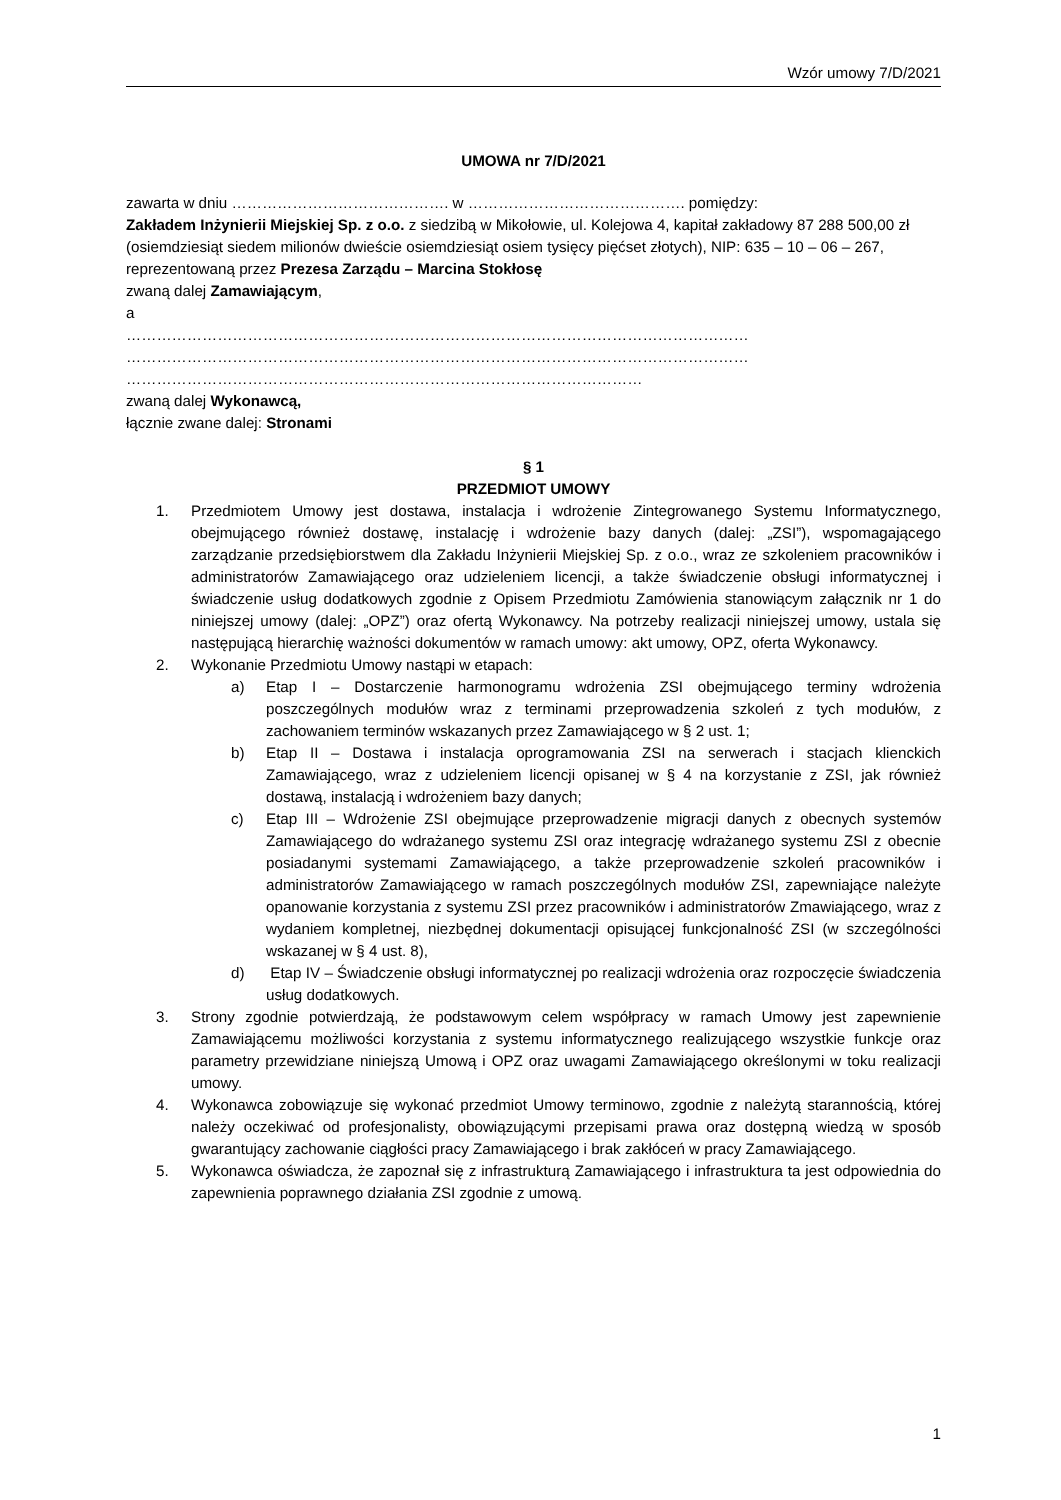Wzór umowy 7/D/2021
UMOWA nr 7/D/2021
zawarta w dniu ……………………………………. w ……………………………………. pomiędzy:
Zakładem Inżynierii Miejskiej Sp. z o.o. z siedzibą w Mikołowie, ul. Kolejowa 4, kapitał zakładowy 87 288 500,00 zł (osiemdziesiąt siedem milionów dwieście osiemdziesiąt osiem tysięcy pięćset złotych), NIP: 635 – 10 – 06 – 267, reprezentowaną przez Prezesa Zarządu – Marcina Stokłosę
zwaną dalej Zamawiającym,
a
……………………………………………………………………………………………………………
……………………………………………………………………………………………………………
…………………………………………………………………………………………
zwaną dalej Wykonawcą,
łącznie zwane dalej: Stronami
§ 1
PRZEDMIOT UMOWY
1. Przedmiotem Umowy jest dostawa, instalacja i wdrożenie Zintegrowanego Systemu Informatycznego, obejmującego również dostawę, instalację i wdrożenie bazy danych (dalej: „ZSI”), wspomagającego zarządzanie przedsiębiorstwem dla Zakładu Inżynierii Miejskiej Sp. z o.o., wraz ze szkoleniem pracowników i administratorów Zamawiającego oraz udzieleniem licencji, a także świadczenie obsługi informatycznej i świadczenie usług dodatkowych zgodnie z Opisem Przedmiotu Zamówienia stanowiącym załącznik nr 1 do niniejszej umowy (dalej: „OPZ”) oraz ofertą Wykonawcy. Na potrzeby realizacji niniejszej umowy, ustala się następującą hierarchię ważności dokumentów w ramach umowy: akt umowy, OPZ, oferta Wykonawcy.
2. Wykonanie Przedmiotu Umowy nastąpi w etapach:
a) Etap I – Dostarczenie harmonogramu wdrożenia ZSI obejmującego terminy wdrożenia poszczególnych modułów wraz z terminami przeprowadzenia szkoleń z tych modułów, z zachowaniem terminów wskazanych przez Zamawiającego w § 2 ust. 1;
b) Etap II – Dostawa i instalacja oprogramowania ZSI na serwerach i stacjach klienckich Zamawiającego, wraz z udzieleniem licencji opisanej w § 4 na korzystanie z ZSI, jak również dostawą, instalacją i wdrożeniem bazy danych;
c) Etap III – Wdrożenie ZSI obejmujące przeprowadzenie migracji danych z obecnych systemów Zamawiającego do wdrażanego systemu ZSI oraz integrację wdrażanego systemu ZSI z obecnie posiadanymi systemami Zamawiającego, a także przeprowadzenie szkoleń pracowników i administratorów Zamawiającego w ramach poszczególnych modułów ZSI, zapewniające należyte opanowanie korzystania z systemu ZSI przez pracowników i administratorów Zmawiającego, wraz z wydaniem kompletnej, niezbędnej dokumentacji opisującej funkcjonalność ZSI (w szczególności wskazanej w § 4 ust. 8),
d) Etap IV – Świadczenie obsługi informatycznej po realizacji wdrożenia oraz rozpoczęcie świadczenia usług dodatkowych.
3. Strony zgodnie potwierdzają, że podstawowym celem współpracy w ramach Umowy jest zapewnienie Zamawiającemu możliwości korzystania z systemu informatycznego realizującego wszystkie funkcje oraz parametry przewidziane niniejszą Umową i OPZ oraz uwagami Zamawiającego określonymi w toku realizacji umowy.
4. Wykonawca zobowiązuje się wykonać przedmiot Umowy terminowo, zgodnie z należytą starannością, której należy oczekiwać od profesjonalisty, obowiązującymi przepisami prawa oraz dostępną wiedzą w sposób gwarantujący zachowanie ciągłości pracy Zamawiającego i brak zakłóceń w pracy Zamawiającego.
5. Wykonawca oświadcza, że zapoznał się z infrastrukturą Zamawiającego i infrastruktura ta jest odpowiednia do zapewnienia poprawnego działania ZSI zgodnie z umową.
1